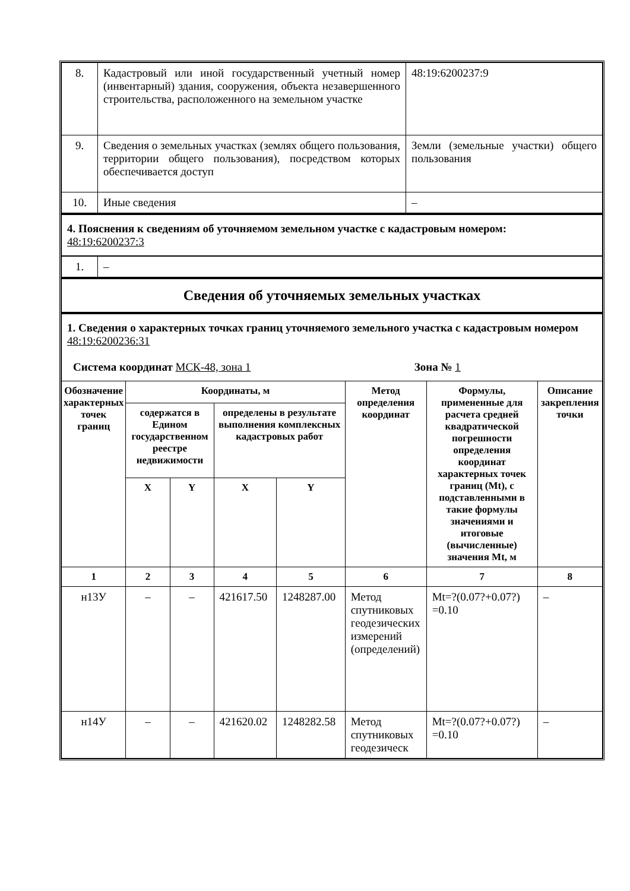| 8. | Кадастровый или иной государственный учетный номер (инвентарный) здания, сооружения, объекта незавершенного строительства, расположенного на земельном участке | 48:19:6200237:9 |
| 9. | Сведения о земельных участках (землях общего пользования, территории общего пользования), посредством которых обеспечивается доступ | Земли (земельные участки) общего пользования |
| 10. | Иные сведения | – |
| 4. Пояснения к сведениям об уточняемом земельном участке с кадастровым номером: 48:19:6200237:3 |
| 1. | – |
| Сведения об уточняемых земельных участках |
| 1. Сведения о характерных точках границ уточняемого земельного участка с кадастровым номером 48:19:6200236:31 Система координат МСК-48, зона 1 Зона № 1 |
| Обозначение характерных точек границ | Координаты, м | | | | Метод определения координат | Формулы, примененные для расчета средней квадратической погрешности определения координат характерных точек границ (Mt), с подставленными в такие формулы значениями и итоговые (вычисленные) значения Mt, м | Описание закрепления точки |
| --- | --- | --- | --- | --- | --- | --- | --- |
| | содержатся в Едином государственном реестре недвижимости | | определены в результате выполнения комплексных кадастровых работ | | | | |
| | X | Y | X | Y | | | |
| 1 | 2 | 3 | 4 | 5 | 6 | 7 | 8 |
| н13У | – | – | 421617.50 | 1248287.00 | Метод спутниковых геодезических измерений (определений) | Mt=?(0.07?+0.07?) =0.10 | – |
| н14У | – | – | 421620.02 | 1248282.58 | Метод спутниковых геодезическ | Mt=?(0.07?+0.07?) =0.10 | – |